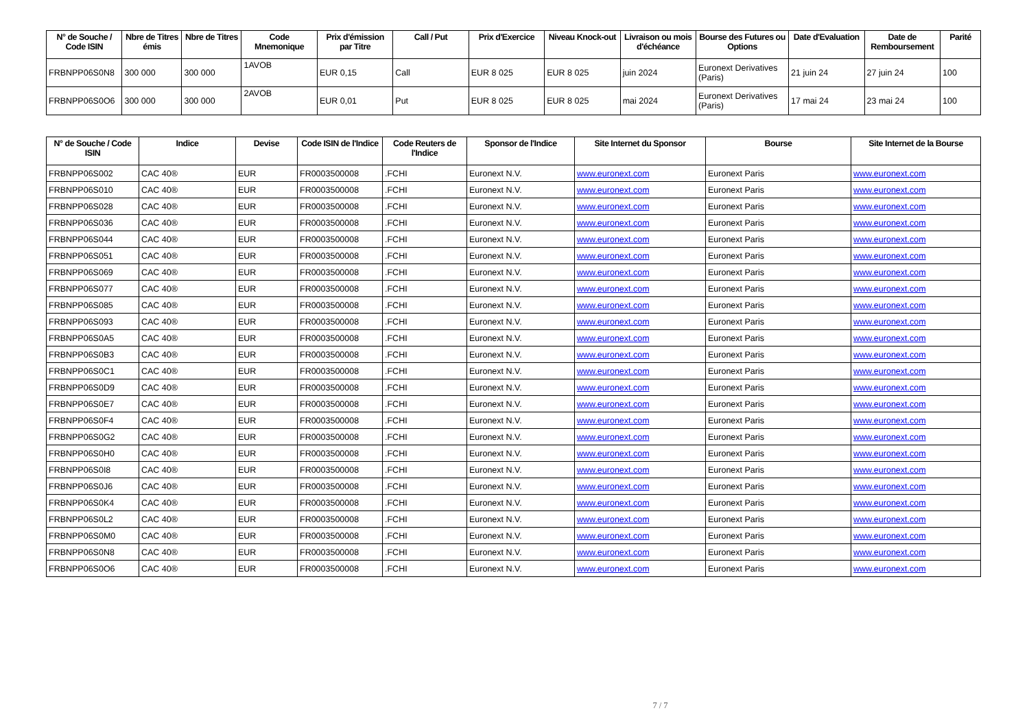| N° de Souche / Code ISIN | Nbre de Titres émis | Nbre de Titres | Code Mnemonique | Prix d'émission par Titre | Call / Put | Prix d'Exercice | Niveau Knock-out | Livraison ou mois d'échéance | Bourse des Futures ou Options | Date d'Evaluation | Date de Remboursement | Parité |
| --- | --- | --- | --- | --- | --- | --- | --- | --- | --- | --- | --- | --- |
| FRBNPP06S0N8 | 300 000 | 300 000 | 1AVOB | EUR 0,15 | Call | EUR 8 025 | EUR 8 025 | juin 2024 | Euronext Derivatives (Paris) | 21 juin 24 | 27 juin 24 | 100 |
| FRBNPP06S0O6 | 300 000 | 300 000 | 2AVOB | EUR 0,01 | Put | EUR 8 025 | EUR 8 025 | mai 2024 | Euronext Derivatives (Paris) | 17 mai 24 | 23 mai 24 | 100 |
| N° de Souche / Code ISIN | Indice | Devise | Code ISIN de l'Indice | Code Reuters de l'Indice | Sponsor de l'Indice | Site Internet du Sponsor | Bourse | Site Internet de la Bourse |
| --- | --- | --- | --- | --- | --- | --- | --- | --- |
| FRBNPP06S002 | CAC 40® | EUR | FR0003500008 | .FCHI | Euronext N.V. | www.euronext.com | Euronext Paris | www.euronext.com |
| FRBNPP06S010 | CAC 40® | EUR | FR0003500008 | .FCHI | Euronext N.V. | www.euronext.com | Euronext Paris | www.euronext.com |
| FRBNPP06S028 | CAC 40® | EUR | FR0003500008 | .FCHI | Euronext N.V. | www.euronext.com | Euronext Paris | www.euronext.com |
| FRBNPP06S036 | CAC 40® | EUR | FR0003500008 | .FCHI | Euronext N.V. | www.euronext.com | Euronext Paris | www.euronext.com |
| FRBNPP06S044 | CAC 40® | EUR | FR0003500008 | .FCHI | Euronext N.V. | www.euronext.com | Euronext Paris | www.euronext.com |
| FRBNPP06S051 | CAC 40® | EUR | FR0003500008 | .FCHI | Euronext N.V. | www.euronext.com | Euronext Paris | www.euronext.com |
| FRBNPP06S069 | CAC 40® | EUR | FR0003500008 | .FCHI | Euronext N.V. | www.euronext.com | Euronext Paris | www.euronext.com |
| FRBNPP06S077 | CAC 40® | EUR | FR0003500008 | .FCHI | Euronext N.V. | www.euronext.com | Euronext Paris | www.euronext.com |
| FRBNPP06S085 | CAC 40® | EUR | FR0003500008 | .FCHI | Euronext N.V. | www.euronext.com | Euronext Paris | www.euronext.com |
| FRBNPP06S093 | CAC 40® | EUR | FR0003500008 | .FCHI | Euronext N.V. | www.euronext.com | Euronext Paris | www.euronext.com |
| FRBNPP06S0A5 | CAC 40® | EUR | FR0003500008 | .FCHI | Euronext N.V. | www.euronext.com | Euronext Paris | www.euronext.com |
| FRBNPP06S0B3 | CAC 40® | EUR | FR0003500008 | .FCHI | Euronext N.V. | www.euronext.com | Euronext Paris | www.euronext.com |
| FRBNPP06S0C1 | CAC 40® | EUR | FR0003500008 | .FCHI | Euronext N.V. | www.euronext.com | Euronext Paris | www.euronext.com |
| FRBNPP06S0D9 | CAC 40® | EUR | FR0003500008 | .FCHI | Euronext N.V. | www.euronext.com | Euronext Paris | www.euronext.com |
| FRBNPP06S0E7 | CAC 40® | EUR | FR0003500008 | .FCHI | Euronext N.V. | www.euronext.com | Euronext Paris | www.euronext.com |
| FRBNPP06S0F4 | CAC 40® | EUR | FR0003500008 | .FCHI | Euronext N.V. | www.euronext.com | Euronext Paris | www.euronext.com |
| FRBNPP06S0G2 | CAC 40® | EUR | FR0003500008 | .FCHI | Euronext N.V. | www.euronext.com | Euronext Paris | www.euronext.com |
| FRBNPP06S0H0 | CAC 40® | EUR | FR0003500008 | .FCHI | Euronext N.V. | www.euronext.com | Euronext Paris | www.euronext.com |
| FRBNPP06S0I8 | CAC 40® | EUR | FR0003500008 | .FCHI | Euronext N.V. | www.euronext.com | Euronext Paris | www.euronext.com |
| FRBNPP06S0J6 | CAC 40® | EUR | FR0003500008 | .FCHI | Euronext N.V. | www.euronext.com | Euronext Paris | www.euronext.com |
| FRBNPP06S0K4 | CAC 40® | EUR | FR0003500008 | .FCHI | Euronext N.V. | www.euronext.com | Euronext Paris | www.euronext.com |
| FRBNPP06S0L2 | CAC 40® | EUR | FR0003500008 | .FCHI | Euronext N.V. | www.euronext.com | Euronext Paris | www.euronext.com |
| FRBNPP06S0M0 | CAC 40® | EUR | FR0003500008 | .FCHI | Euronext N.V. | www.euronext.com | Euronext Paris | www.euronext.com |
| FRBNPP06S0N8 | CAC 40® | EUR | FR0003500008 | .FCHI | Euronext N.V. | www.euronext.com | Euronext Paris | www.euronext.com |
| FRBNPP06S0O6 | CAC 40® | EUR | FR0003500008 | .FCHI | Euronext N.V. | www.euronext.com | Euronext Paris | www.euronext.com |
7 / 7